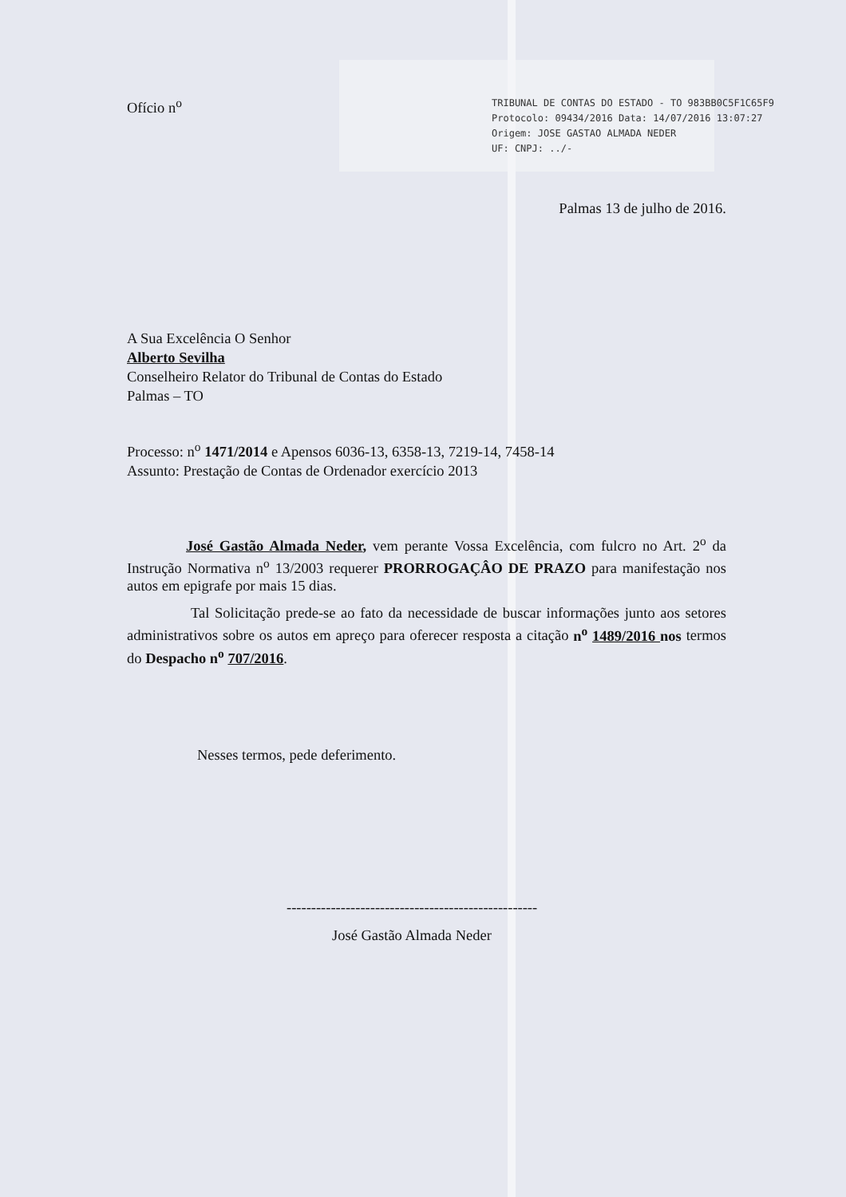Ofício n<sup>o</sup>
TRIBUNAL DE CONTAS DO ESTADO - TO 983BB0C5F1C65F9
Protocolo: 09434/2016 Data: 14/07/2016 13:07:27
Origem: JOSE GASTAO ALMADA NEDER
UF: CNPJ: ../-
Palmas 13 de julho de 2016.
A Sua Excelência O Senhor
Alberto Sevilha
Conselheiro Relator do Tribunal de Contas do Estado
Palmas – TO
Processo: n<sup>o</sup> 1471/2014 e Apensos 6036-13, 6358-13, 7219-14, 7458-14
Assunto: Prestação de Contas de Ordenador exercício 2013
José Gastão Almada Neder, vem perante Vossa Excelência, com fulcro no Art. 2<sup>o</sup> da Instrução Normativa n<sup>o</sup> 13/2003 requerer PRORROGAÇÂO DE PRAZO para manifestação nos autos em epigrafe por mais 15 dias.
Tal Solicitação prede-se ao fato da necessidade de buscar informações junto aos setores administrativos sobre os autos em apreço para oferecer resposta a citação n<sup>o</sup> 1489/2016 nos termos do Despacho n<sup>o</sup> 707/2016.
Nesses termos, pede deferimento.
---------------------------------------------------
José Gastão Almada Neder